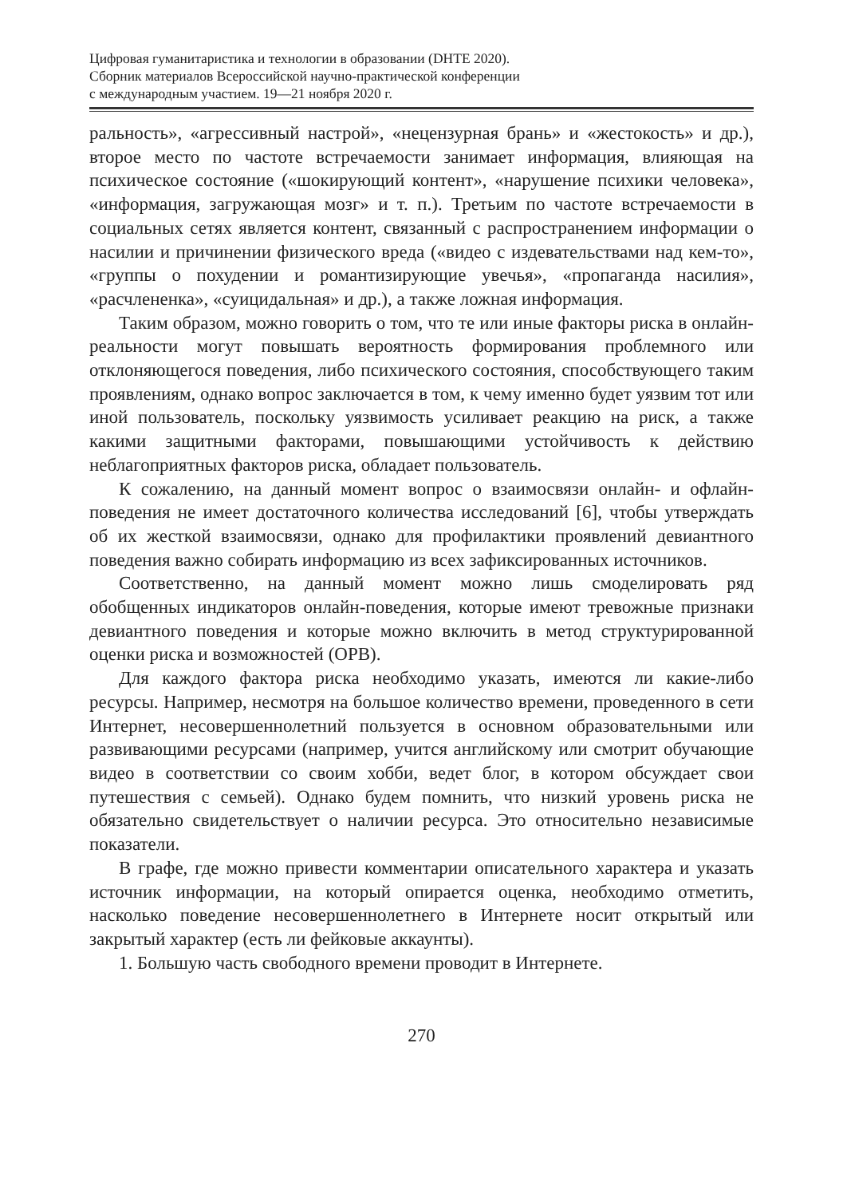Цифровая гуманитаристика и технологии в образовании (DHTE 2020).
Сборник материалов Всероссийской научно-практической конференции
с международным участием. 19—21 ноября 2020 г.
ральность», «агрессивный настрой», «нецензурная брань» и «жестокость» и др.), второе место по частоте встречаемости занимает информация, влияющая на психическое состояние («шокирующий контент», «нарушение психики человека», «информация, загружающая мозг» и т. п.). Третьим по частоте встречаемости в социальных сетях является контент, связанный с распространением информации о насилии и причинении физического вреда («видео с издевательствами над кем-то», «группы о похудении и романтизирующие увечья», «пропаганда насилия», «расчлененка», «суицидальная» и др.), а также ложная информация.
Таким образом, можно говорить о том, что те или иные факторы риска в онлайн-реальности могут повышать вероятность формирования проблемного или отклоняющегося поведения, либо психического состояния, способствующего таким проявлениям, однако вопрос заключается в том, к чему именно будет уязвим тот или иной пользователь, поскольку уязвимость усиливает реакцию на риск, а также какими защитными факторами, повышающими устойчивость к действию неблагоприятных факторов риска, обладает пользователь.
К сожалению, на данный момент вопрос о взаимосвязи онлайн- и офлайн-поведения не имеет достаточного количества исследований [6], чтобы утверждать об их жесткой взаимосвязи, однако для профилактики проявлений девиантного поведения важно собирать информацию из всех зафиксированных источников.
Соответственно, на данный момент можно лишь смоделировать ряд обобщенных индикаторов онлайн-поведения, которые имеют тревожные признаки девиантного поведения и которые можно включить в метод структурированной оценки риска и возможностей (ОРВ).
Для каждого фактора риска необходимо указать, имеются ли какие-либо ресурсы. Например, несмотря на большое количество времени, проведенного в сети Интернет, несовершеннолетний пользуется в основном образовательными или развивающими ресурсами (например, учится английскому или смотрит обучающие видео в соответствии со своим хобби, ведет блог, в котором обсуждает свои путешествия с семьей). Однако будем помнить, что низкий уровень риска не обязательно свидетельствует о наличии ресурса. Это относительно независимые показатели.
В графе, где можно привести комментарии описательного характера и указать источник информации, на который опирается оценка, необходимо отметить, насколько поведение несовершеннолетнего в Интернете носит открытый или закрытый характер (есть ли фейковые аккаунты).
1. Большую часть свободного времени проводит в Интернете.
270